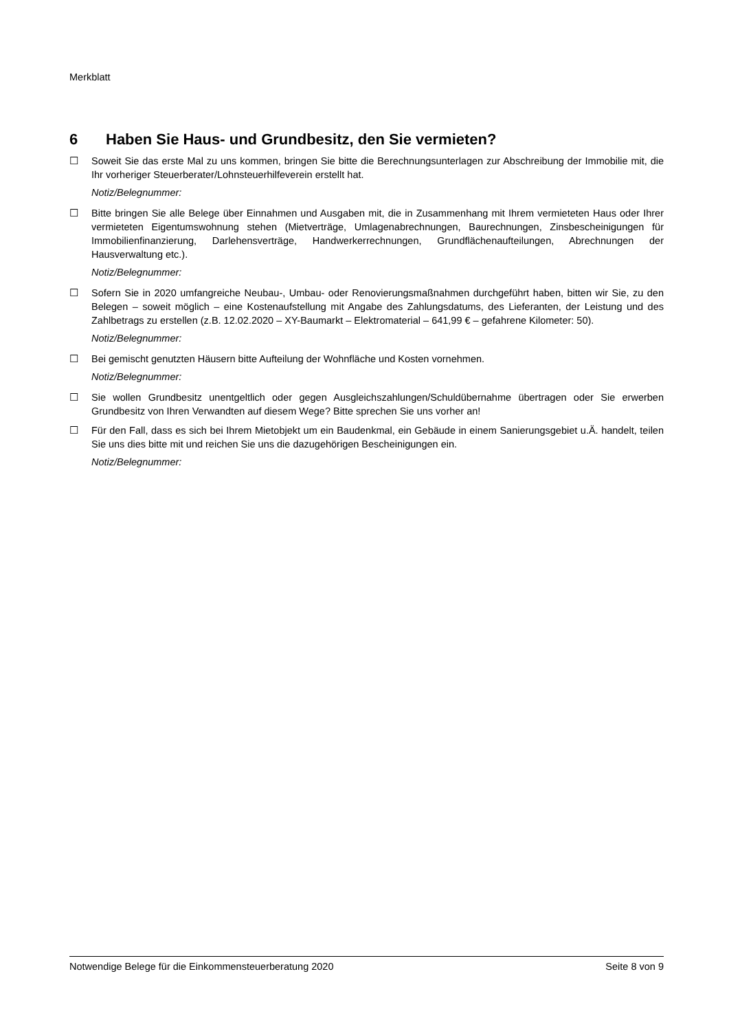Merkblatt
6 Haben Sie Haus- und Grundbesitz, den Sie vermieten?
☐ Soweit Sie das erste Mal zu uns kommen, bringen Sie bitte die Berechnungsunterlagen zur Abschreibung der Immobilie mit, die Ihr vorheriger Steuerberater/Lohnsteuerhilfeverein erstellt hat.
Notiz/Belegnummer:
☐ Bitte bringen Sie alle Belege über Einnahmen und Ausgaben mit, die in Zusammenhang mit Ihrem vermieteten Haus oder Ihrer vermieteten Eigentumswohnung stehen (Mietverträge, Umlagenabrechnungen, Baurechnungen, Zinsbescheinigungen für Immobilienfinanzierung, Darlehensverträge, Handwerkerrechnungen, Grundflächenaufteilungen, Abrechnungen der Hausverwaltung etc.).
Notiz/Belegnummer:
☐ Sofern Sie in 2020 umfangreiche Neubau-, Umbau- oder Renovierungsmaßnahmen durchgeführt haben, bitten wir Sie, zu den Belegen – soweit möglich – eine Kostenaufstellung mit Angabe des Zahlungsdatums, des Lieferanten, der Leistung und des Zahlbetrags zu erstellen (z.B. 12.02.2020 – XY-Baumarkt – Elektromaterial – 641,99 € – gefahrene Kilometer: 50).
Notiz/Belegnummer:
☐ Bei gemischt genutzten Häusern bitte Aufteilung der Wohnfläche und Kosten vornehmen.
Notiz/Belegnummer:
☐ Sie wollen Grundbesitz unentgeltlich oder gegen Ausgleichszahlungen/Schuldübernahme übertragen oder Sie erwerben Grundbesitz von Ihren Verwandten auf diesem Wege? Bitte sprechen Sie uns vorher an!
☐ Für den Fall, dass es sich bei Ihrem Mietobjekt um ein Baudenkmal, ein Gebäude in einem Sanierungsgebiet u.Ä. handelt, teilen Sie uns dies bitte mit und reichen Sie uns die dazugehörigen Bescheinigungen ein.
Notiz/Belegnummer:
Notwendige Belege für die Einkommensteuerberatung 2020 Seite 8 von 9